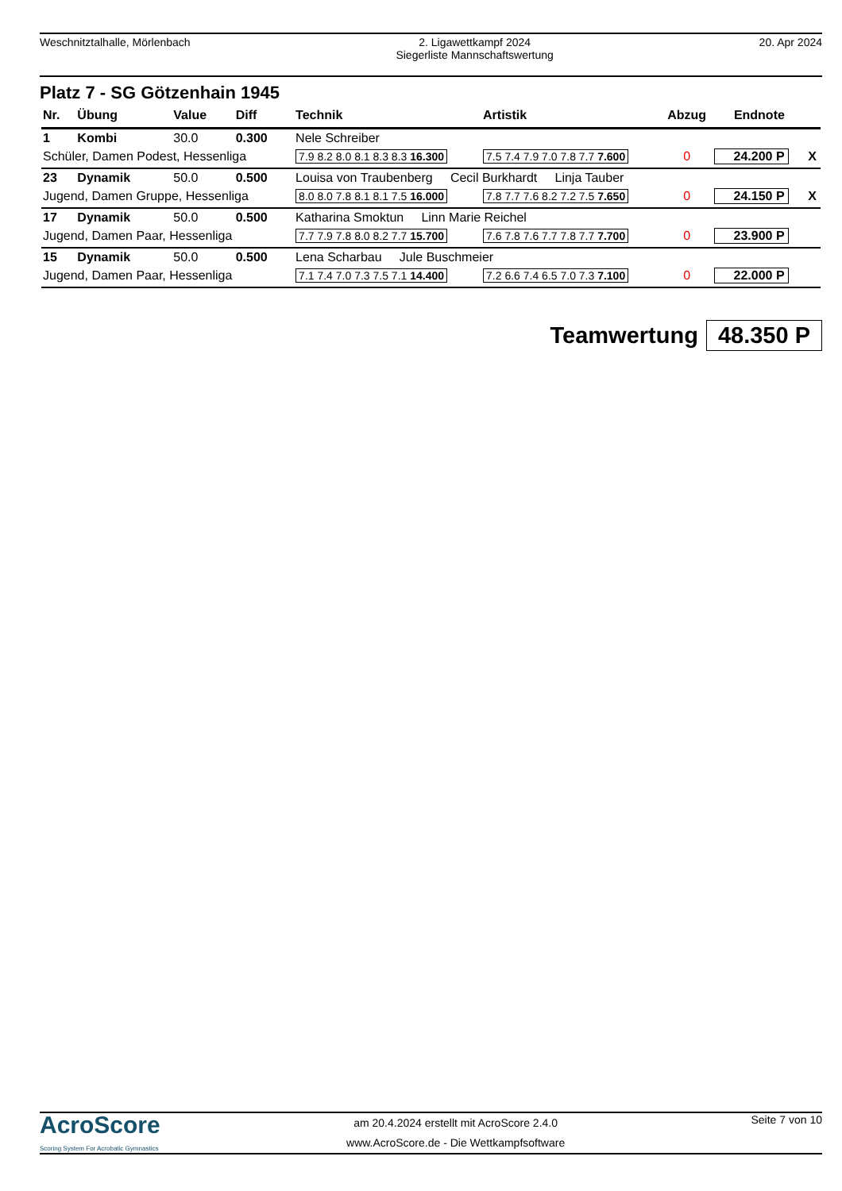Weschnitztalhalle, Mörlenbach 2. Ligawettkampf 2024
Siegerliste Mannschaftswertung
20. Apr 2024
Platz 7 - SG Götzenhain 1945
| Nr. | Übung | Value | Diff | Technik | Artistik | Abzug | Endnote | |
| --- | --- | --- | --- | --- | --- | --- | --- | --- |
| 1 | Kombi | 30.0 | 0.300 | Nele Schreiber | | | | |
| Schüler, Damen Podest, Hessenliga | | | | 7.9 8.2 8.0 8.1 8.3 8.3 16.300 | 7.5 7.4 7.9 7.0 7.8 7.7 7.600 | 0 | 24.200 P | X |
| 23 | Dynamik | 50.0 | 0.500 | Louisa von Traubenberg Cecil Burkhardt Linja Tauber | | | | |
| Jugend, Damen Gruppe, Hessenliga | | | | 8.0 8.0 7.8 8.1 8.1 7.5 16.000 | 7.8 7.7 7.6 8.2 7.2 7.5 7.650 | 0 | 24.150 P | X |
| 17 | Dynamik | 50.0 | 0.500 | Katharina Smoktun Linn Marie Reichel | | | | |
| Jugend, Damen Paar, Hessenliga | | | | 7.7 7.9 7.8 8.0 8.2 7.7 15.700 | 7.6 7.8 7.6 7.7 7.8 7.7 7.700 | 0 | 23.900 P | |
| 15 | Dynamik | 50.0 | 0.500 | Lena Scharbau Jule Buschmeier | | | | |
| Jugend, Damen Paar, Hessenliga | | | | 7.1 7.4 7.0 7.3 7.5 7.1 14.400 | 7.2 6.6 7.4 6.5 7.0 7.3 7.100 | 0 | 22.000 P | |
Teamwertung 48.350 P
AcroScore
Scoring System For Acrobatic Gymnastics
am 20.4.2024 erstellt mit AcroScore 2.4.0
www.AcroScore.de - Die Wettkampfsoftware
Seite 7 von 10